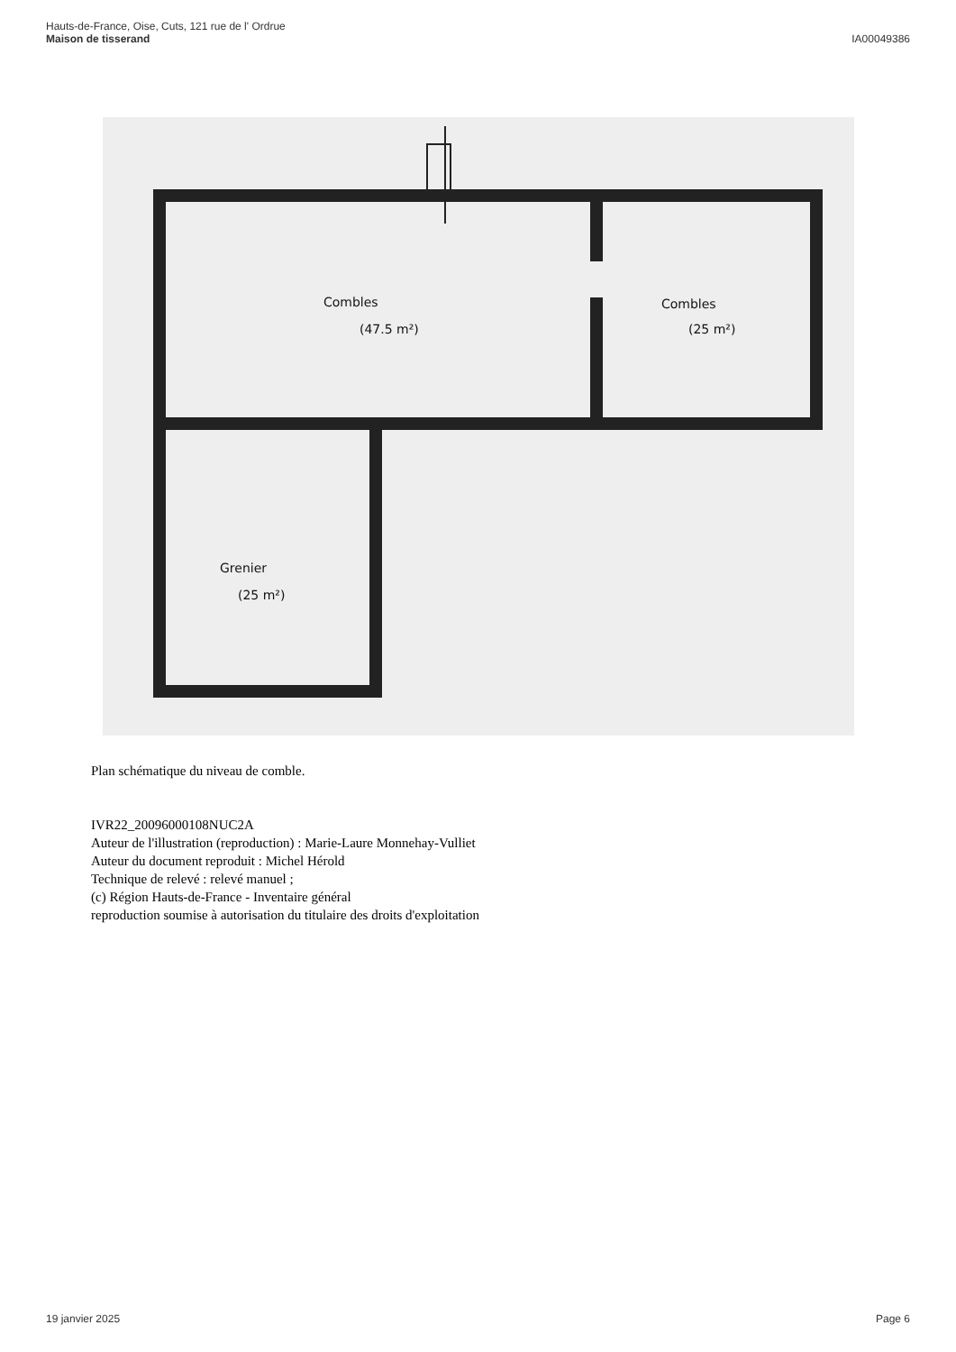Hauts-de-France, Oise, Cuts, 121 rue de l' Ordrue
Maison de tisserand
IA00049386
Combles
(47.5 m²)
Combles
(25 m²)
Grenier
(25 m²)
Plan schématique du niveau de comble.
IVR22_20096000108NUC2A
Auteur de l'illustration (reproduction) : Marie-Laure Monnehay-Vulliet
Auteur du document reproduit : Michel Hérold
Technique de relevé : relevé manuel ;
(c) Région Hauts-de-France - Inventaire général
reproduction soumise à autorisation du titulaire des droits d'exploitation
19 janvier 2025 Page 6